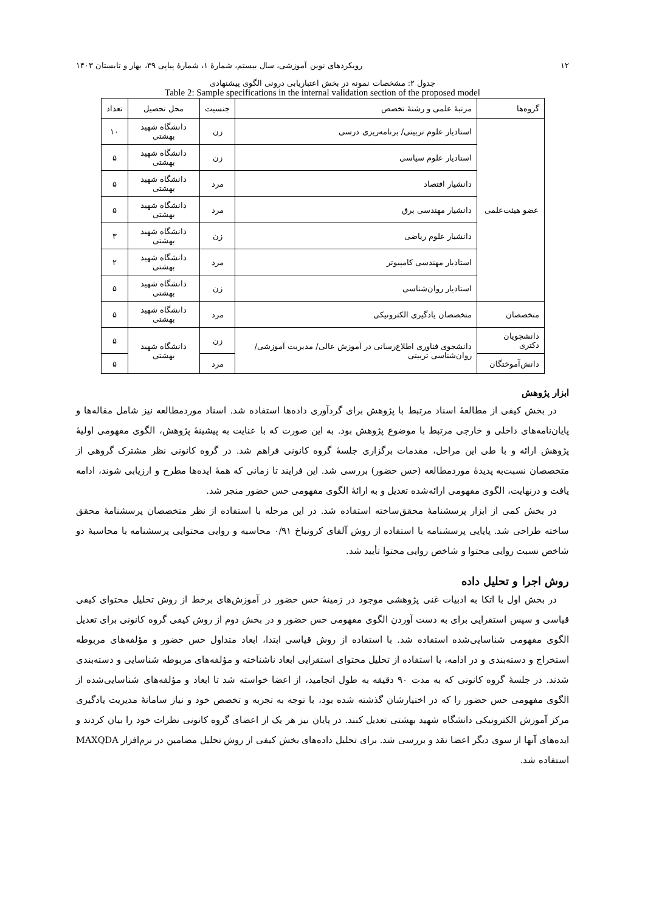۱۲ رویکردهای نوین آموزشی، سال بیستم، شمارهٔ ۱، شمارهٔ پیاپی ۳۹، بهار و تابستان ۱۴۰۳
جدول ۲: مشخصات نمونه در بخش اعتباریابی درونی الگوی پیشنهادی
Table 2: Sample specifications in the internal validation section of the proposed model
| گروه‌ها | مرتبهٔ علمی و رشتهٔ تخصص | جنسیت | محل تحصیل | تعداد |
| --- | --- | --- | --- | --- |
| عضو هیئت‌علمی | استادیار علوم تربیتی/ برنامه‌ریزی درسی | زن | دانشگاه شهید بهشتی | ۱۰ |
| | استادیار علوم سیاسی | زن | دانشگاه شهید بهشتی | ۵ |
| | دانشیار اقتصاد | مرد | دانشگاه شهید بهشتی | ۵ |
| | دانشیار مهندسی برق | مرد | دانشگاه شهید بهشتی | ۵ |
| | دانشیار علوم ریاضی | زن | دانشگاه شهید بهشتی | ۳ |
| | استادیار مهندسی کامپیوتر | مرد | دانشگاه شهید بهشتی | ۲ |
| | استادیار روان‌شناسی | زن | دانشگاه شهید بهشتی | ۵ |
| متخصصان | متخصصان یادگیری الکترونیکی | مرد | دانشگاه شهید بهشتی | ۵ |
| دانشجویان دکتری | دانشجوی فناوری اطلاع‌رسانی در آموزش عالی/ مدیریت آموزشی/ روان‌شناسی تربیتی | زن | دانشگاه شهید بهشتی | ۵ |
| دانش‌آموختگان | | مرد | | ۵ |
ابزار پژوهش
در بخش کیفی از مطالعهٔ اسناد مرتبط با پژوهش برای گردآوری داده‌ها استفاده شد. اسناد موردمطالعه نیز شامل مقاله‌ها و پایان‌نامه‌های داخلی و خارجی مرتبط با موضوع پژوهش بود. به این صورت که با عنایت به پیشینهٔ پژوهش، الگوی مفهومی اولیهٔ پژوهش ارائه و با طی این مراحل، مقدمات برگزاری جلسهٔ گروه کانونی فراهم شد. در گروه کانونی نظر مشترک گروهی از متخصصان نسبت‌به پدیدهٔ موردمطالعه (حس حضور) بررسی شد. این فرایند تا زمانی که همهٔ ایده‌ها مطرح و ارزیابی شوند، ادامه یافت و درنهایت، الگوی مفهومی ارائه‌شده تعدیل و به ارائهٔ الگوی مفهومی حس حضور منجر شد.
در بخش کمی از ابزار پرسشنامهٔ محقق‌ساخته استفاده شد. در این مرحله با استفاده از نظر متخصصان پرسشنامهٔ محقق ساخته طراحی شد. پایایی پرسشنامه با استفاده از روش آلفای کرونباخ ۰/۹۱ محاسبه و روایی محتوایی پرسشنامه با محاسبهٔ دو شاخص نسبت روایی محتوا و شاخص روایی محتوا تأیید شد.
روش اجرا و تحلیل داده
در بخش اول با اتکا به ادبیات غنی پژوهشی موجود در زمینهٔ حس حضور در آموزش‌های برخط از روش تحلیل محتوای کیفی قیاسی و سپس استقرایی برای به دست آوردن الگوی مفهومی حس حضور و در بخش دوم از روش کیفی گروه کانونی برای تعدیل الگوی مفهومی شناسایی‌شده استفاده شد. با استفاده از روش قیاسی ابتدا، ابعاد متداول حس حضور و مؤلفه‌های مربوطه استخراج و دسته‌بندی و در ادامه، با استفاده از تحلیل محتوای استقرایی ابعاد ناشناخته و مؤلفه‌های مربوطه شناسایی و دسته‌بندی شدند. در جلسهٔ گروه کانونی که به مدت ۹۰ دقیقه به طول انجامید، از اعضا خواسته شد تا ابعاد و مؤلفه‌های شناسایی‌شده از الگوی مفهومی حس حضور را که در اختیارشان گذشته شده بود، با توجه به تجربه و تخصص خود و نیاز سامانهٔ مدیریت یادگیری مرکز آموزش الکترونیکی دانشگاه شهید بهشتی تعدیل کنند. در پایان نیز هر یک از اعضای گروه کانونی نظرات خود را بیان کردند و ایده‌های آنها از سوی دیگر اعضا نقد و بررسی شد. برای تحلیل داده‌های بخش کیفی از روش تحلیل مضامین در نرم‌افزار MAXQDA استفاده شد.